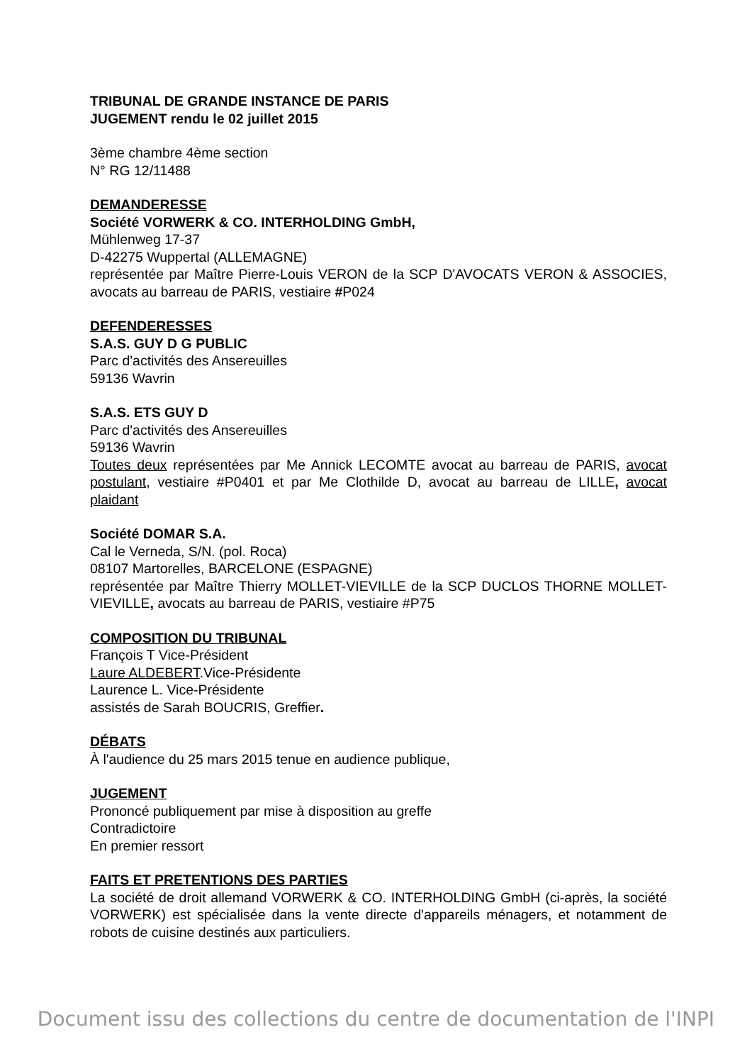TRIBUNAL DE GRANDE INSTANCE DE PARIS
JUGEMENT rendu le 02 juillet 2015
3ème chambre 4ème section
N° RG 12/11488
DEMANDERESSE
Société VORWERK & CO. INTERHOLDING GmbH,
Mühlenweg 17-37
D-42275 Wuppertal (ALLEMAGNE)
représentée par Maître Pierre-Louis VERON de la SCP D'AVOCATS VERON & ASSOCIES, avocats au barreau de PARIS, vestiaire #P024
DEFENDERESSES
S.A.S. GUY D G PUBLIC
Parc d'activités des Ansereuilles
59136 Wavrin
S.A.S. ETS GUY D
Parc d'activités des Ansereuilles
59136 Wavrin
Toutes deux représentées par Me Annick LECOMTE avocat au barreau de PARIS, avocat postulant, vestiaire #P0401 et par Me Clothilde D, avocat au barreau de LILLE, avocat plaidant
Société DOMAR S.A.
Cal le Verneda, S/N. (pol. Roca)
08107 Martorelles, BARCELONE (ESPAGNE)
représentée par Maître Thierry MOLLET-VIEVILLE de la SCP DUCLOS THORNE MOLLET-VIEVILLE, avocats au barreau de PARIS, vestiaire #P75
COMPOSITION DU TRIBUNAL
François T Vice-Président
Laure ALDEBERT.Vice-Présidente
Laurence L. Vice-Présidente
assistés de Sarah BOUCRIS, Greffier.
DÉBATS
À l'audience du 25 mars 2015 tenue en audience publique,
JUGEMENT
Prononcé publiquement par mise à disposition au greffe
Contradictoire
En premier ressort
FAITS ET PRETENTIONS DES PARTIES
La société de droit allemand VORWERK & CO. INTERHOLDING GmbH (ci-après, la société VORWERK) est spécialisée dans la vente directe d'appareils ménagers, et notamment de robots de cuisine destinés aux particuliers.
Document issu des collections du centre de documentation de l'INPI